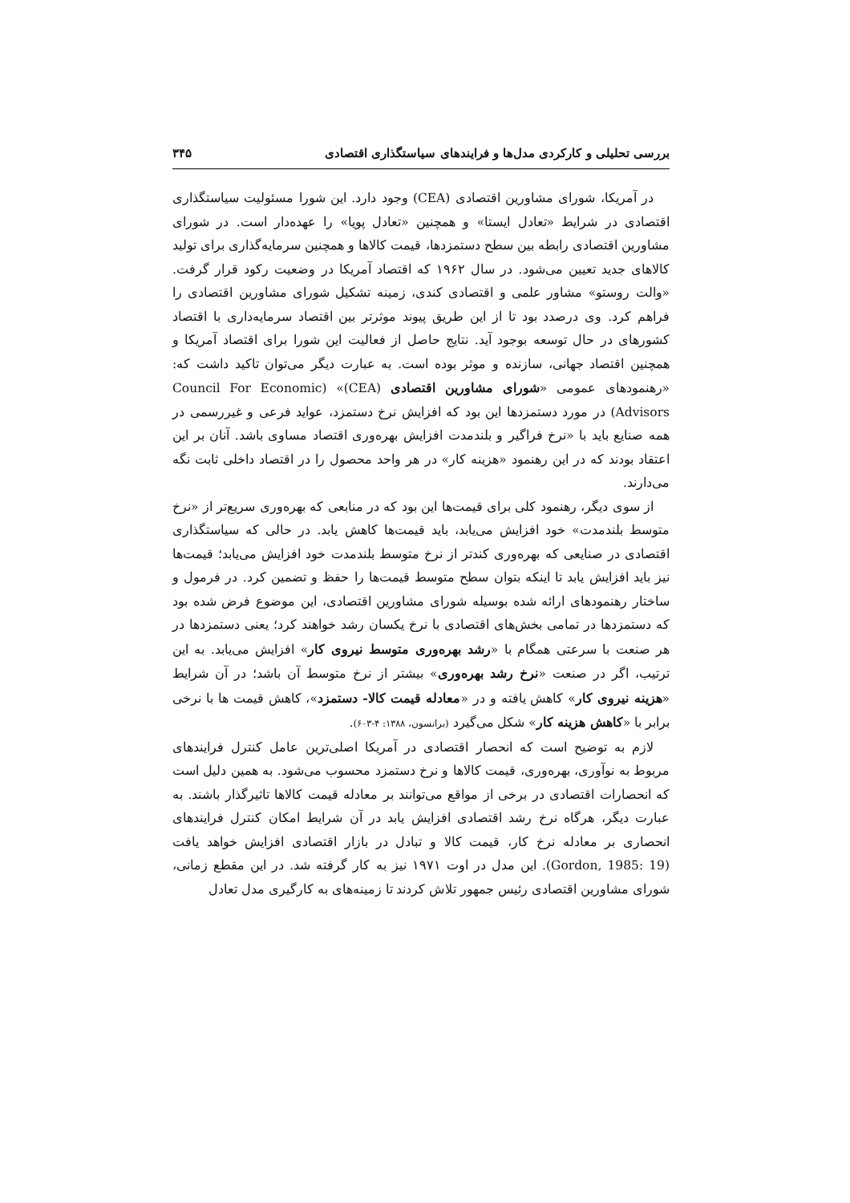بررسی تحلیلی و کارکردی مدل‌ها و فرایندهای سیاستگذاری اقتصادی ۳۴۵
در آمریکا، شورای مشاورین اقتصادی (CEA) وجود دارد. این شورا مسئولیت سیاستگذاری اقتصادی در شرایط «تعادل ایستا» و همچنین «تعادل پویا» را عهده‌دار است. در شورای مشاورین اقتصادی رابطه بین سطح دستمزدها، قیمت کالاها و همچنین سرمایه‌گذاری برای تولید کالاهای جدید تعیین می‌شود. در سال ۱۹۶۲ که اقتصاد آمریکا در وضعیت رکود قرار گرفت. «والت روستو» مشاور علمی و اقتصادی کندی، زمینه تشکیل شورای مشاورین اقتصادی را فراهم کرد. وی درصدد بود تا از این طریق پیوند موثرتر بین اقتصاد سرمایه‌داری با اقتصاد کشورهای در حال توسعه بوجود آید. نتایج حاصل از فعالیت این شورا برای اقتصاد آمریکا و همچنین اقتصاد جهانی، سازنده و موثر بوده است. به عبارت دیگر می‌توان تاکید داشت که: «رهنمودهای عمومی «شورای مشاورین اقتصادی (CEA)» (Council For Economic Advisors) در مورد دستمزدها این بود که افزایش نرخ دستمزد، عواید فرعی و غیررسمی در همه صنایع باید با «نرخ فراگیر و بلندمدت افزایش بهره‌وری اقتصاد مساوی باشد. آنان بر این اعتقاد بودند که در این رهنمود «هزینه کار» در هر واحد محصول را در اقتصاد داخلی ثابت نگه می‌دارند.
از سوی دیگر، رهنمود کلی برای قیمت‌ها این بود که در منابعی که بهره‌وری سریع‌تر از «نرخ متوسط بلندمدت» خود افزایش می‌یابد، باید قیمت‌ها کاهش یابد. در حالی که سیاستگذاری اقتصادی در صنایعی که بهره‌وری کندتر از نرخ متوسط بلندمدت خود افزایش می‌یابد؛ قیمت‌ها نیز باید افزایش یابد تا اینکه بتوان سطح متوسط قیمت‌ها را حفظ و تضمین کرد. در فرمول و ساختار رهنمودهای ارائه شده بوسیله شورای مشاورین اقتصادی، این موضوع فرض شده بود که دستمزدها در تمامی بخش‌های اقتصادی با نرخ یکسان رشد خواهند کرد؛ یعنی دستمزدها در هر صنعت با سرعتی همگام با «رشد بهره‌وری متوسط نیروی کار» افزایش می‌یابد. به این ترتیب، اگر در صنعت «نرخ رشد بهره‌وری» بیشتر از نرخ متوسط آن باشد؛ در آن شرایط «هزینه نیروی کار» کاهش یافته و در «معادله قیمت کالا- دستمزد»، کاهش قیمت ها با نرخی برابر با «کاهش هزینه کار» شکل می‌گیرد (برانسون، ۱۳۸۸: ۴-۶۰۳).
لازم به توضیح است که انحصار اقتصادی در آمریکا اصلی‌ترین عامل کنترل فرایندهای مربوط به نوآوری، بهره‌وری، قیمت کالاها و نرخ دستمزد محسوب می‌شود. به همین دلیل است که انحصارات اقتصادی در برخی از مواقع می‌توانند بر معادله قیمت کالاها تاثیرگذار باشند. به عبارت دیگر، هرگاه نرخ رشد اقتصادی افزایش یابد در آن شرایط امکان کنترل فرایندهای انحصاری بر معادله نرخ کار، قیمت کالا و تبادل در بازار اقتصادی افزایش خواهد یافت (Gordon, 1985: 19). این مدل در اوت ۱۹۷۱ نیز به کار گرفته شد. در این مقطع زمانی، شورای مشاورین اقتصادی رئیس جمهور تلاش کردند تا زمینه‌های به کارگیری مدل تعادل